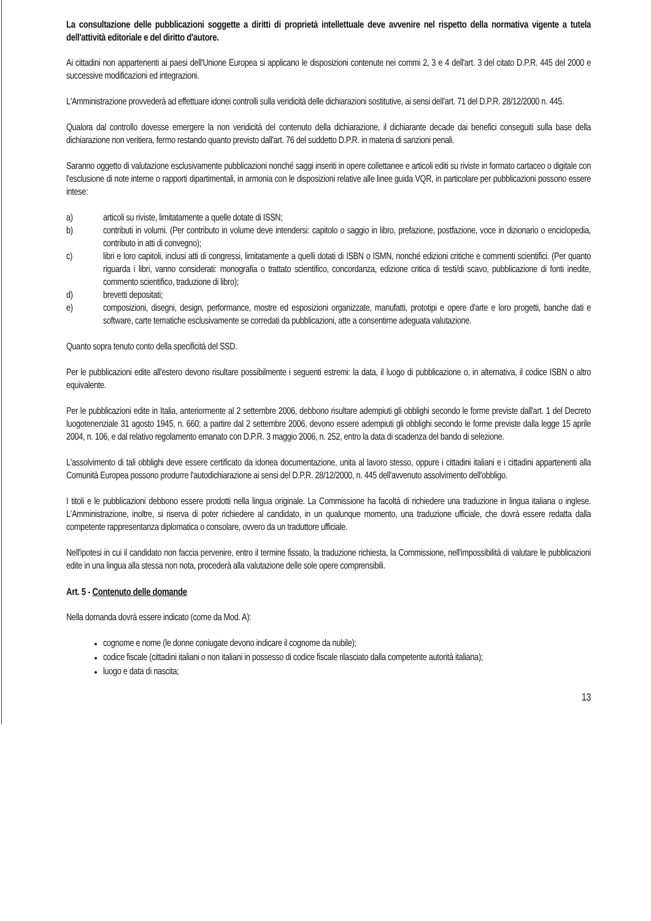La consultazione delle pubblicazioni soggette a diritti di proprietà intellettuale deve avvenire nel rispetto della normativa vigente a tutela dell'attività editoriale e del diritto d'autore.
Ai cittadini non appartenenti ai paesi dell'Unione Europea si applicano le disposizioni contenute nei commi 2, 3 e 4 dell'art. 3 del citato D.P.R. 445 del 2000 e successive modificazioni ed integrazioni.
L'Amministrazione provvederà ad effettuare idonei controlli sulla veridicità delle dichiarazioni sostitutive, ai sensi dell'art. 71 del D.P.R. 28/12/2000 n. 445.
Qualora dal controllo dovesse emergere la non veridicità del contenuto della dichiarazione, il dichiarante decade dai benefici conseguiti sulla base della dichiarazione non veritiera, fermo restando quanto previsto dall'art. 76 del suddetto D.P.R. in materia di sanzioni penali.
Saranno oggetto di valutazione esclusivamente pubblicazioni nonché saggi inseriti in opere collettanee e articoli editi su riviste in formato cartaceo o digitale con l'esclusione di note interne o rapporti dipartimentali, in armonia con le disposizioni relative alle linee guida VQR, in particolare per pubblicazioni possono essere intese:
a) articoli su riviste, limitatamente a quelle dotate di ISSN;
b) contributi in volumi. (Per contributo in volume deve intendersi: capitolo o saggio in libro, prefazione, postfazione, voce in dizionario o enciclopedia, contributo in atti di convegno);
c) libri e loro capitoli, inclusi atti di congressi, limitatamente a quelli dotati di ISBN o ISMN, nonché edizioni critiche e commenti scientifici. (Per quanto riguarda i libri, vanno considerati: monografia o trattato scientifico, concordanza, edizione critica di testi/di scavo, pubblicazione di fonti inedite, commento scientifico, traduzione di libro);
d) brevetti depositati;
e) composizioni, disegni, design, performance, mostre ed esposizioni organizzate, manufatti, prototipi e opere d'arte e loro progetti, banche dati e software, carte tematiche esclusivamente se corredati da pubblicazioni, atte a consentirne adeguata valutazione.
Quanto sopra tenuto conto della specificità del SSD.
Per le pubblicazioni edite all'estero devono risultare possibilmente i seguenti estremi: la data, il luogo di pubblicazione o, in alternativa, il codice ISBN o altro equivalente.
Per le pubblicazioni edite in Italia, anteriormente al 2 settembre 2006, debbono risultare adempiuti gli obblighi secondo le forme previste dall'art. 1 del Decreto luogotenenziale 31 agosto 1945, n. 660; a partire dal 2 settembre 2006, devono essere adempiuti gli obblighi secondo le forme previste dalla legge 15 aprile 2004, n. 106, e dal relativo regolamento emanato con D.P.R. 3 maggio 2006, n. 252, entro la data di scadenza del bando di selezione.
L'assolvimento di tali obblighi deve essere certificato da idonea documentazione, unita al lavoro stesso, oppure i cittadini italiani e i cittadini appartenenti alla Comunità Europea possono produrre l'autodichiarazione ai sensi del D.P.R. 28/12/2000, n. 445 dell'avvenuto assolvimento dell'obbligo.
I titoli e le pubblicazioni debbono essere prodotti nella lingua originale. La Commissione ha facoltà di richiedere una traduzione in lingua italiana o inglese. L'Amministrazione, inoltre, si riserva di poter richiedere al candidato, in un qualunque momento, una traduzione ufficiale, che dovrà essere redatta dalla competente rappresentanza diplomatica o consolare, ovvero da un traduttore ufficiale.
Nell'ipotesi in cui il candidato non faccia pervenire, entro il termine fissato, la traduzione richiesta, la Commissione, nell'impossibilità di valutare le pubblicazioni edite in una lingua alla stessa non nota, procederà alla valutazione delle sole opere comprensibili.
Art. 5 - Contenuto delle domande
Nella domanda dovrà essere indicato (come da Mod. A):
cognome e nome (le donne coniugate devono indicare il cognome da nubile);
codice fiscale (cittadini italiani o non italiani in possesso di codice fiscale rilasciato dalla competente autorità italiana);
luogo e data di nascita;
13